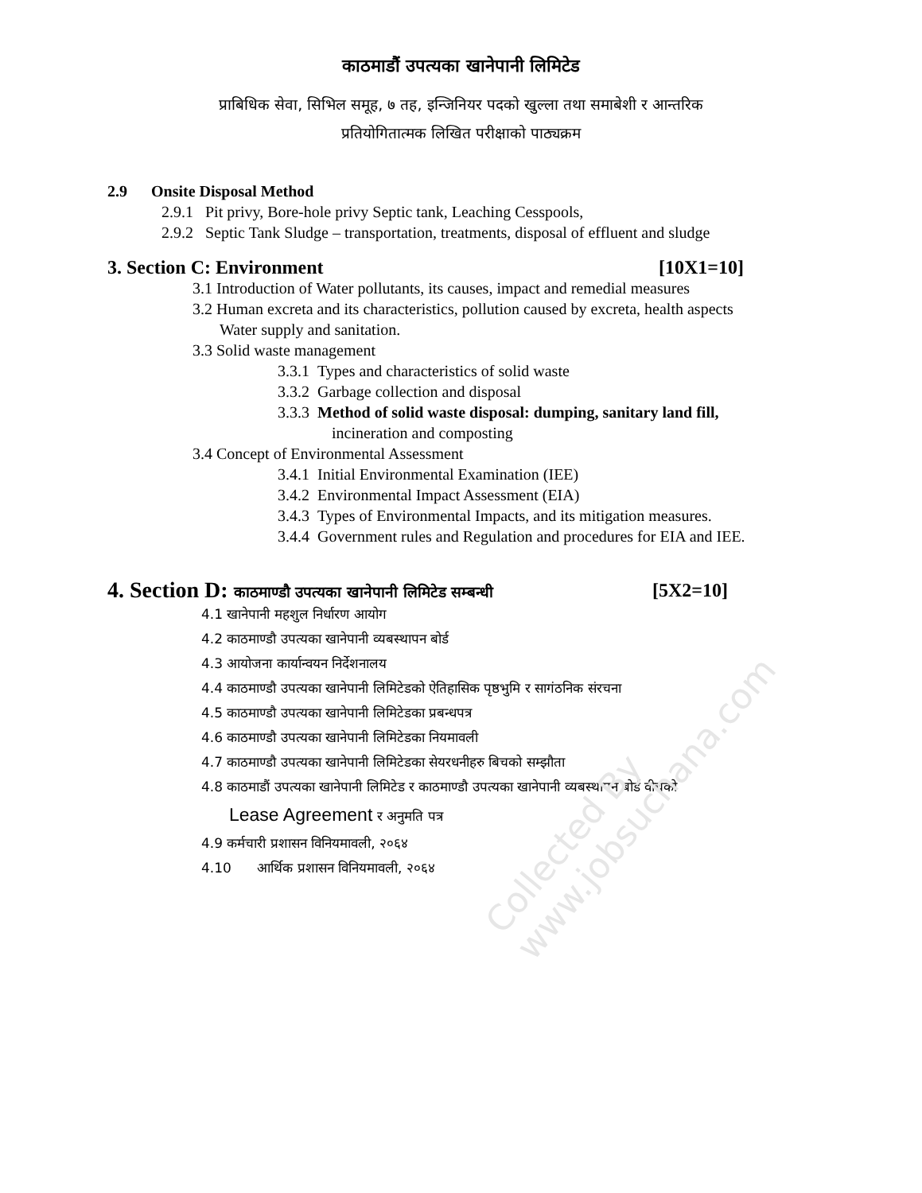Collected By www.jobsuchana.com
काठमाडौं उपत्यका खानेपानी लिमिटेड
प्राबिधिक सेवा, सिभिल समूह, ७ तह, इन्जिनियर पदको खुल्ला तथा समाबेशी र आन्तरिक
प्रतियोगितात्मक लिखित परीक्षाको पाठ्यक्रम
2.9 Onsite Disposal Method
2.9.1 Pit privy, Bore-hole privy Septic tank, Leaching Cesspools,
2.9.2 Septic Tank Sludge – transportation, treatments, disposal of effluent and sludge
3. Section C: Environment [10X1=10]
3.1 Introduction of Water pollutants, its causes, impact and remedial measures
3.2 Human excreta and its characteristics, pollution caused by excreta, health aspects
Water supply and sanitation.
3.3 Solid waste management
3.3.1 Types and characteristics of solid waste
3.3.2 Garbage collection and disposal
3.3.3 Method of solid waste disposal: dumping, sanitary land fill,
incineration and composting
3.4 Concept of Environmental Assessment
3.4.1 Initial Environmental Examination (IEE)
3.4.2 Environmental Impact Assessment (EIA)
3.4.3 Types of Environmental Impacts, and its mitigation measures.
3.4.4 Government rules and Regulation and procedures for EIA and IEE.
4. Section D: काठमाण्डौ उपत्यका खानेपानी लिमिटेड सम्बन्धी [5X2=10]
4.1 खानेपानी महशुल निर्धारण आयोग
4.2 काठमाण्डौ उपत्यका खानेपानी व्यबस्थापन बोर्ड
4.3 आयोजना कार्यान्वयन निर्देशनालय
4.4 काठमाण्डौ उपत्यका खानेपानी लिमिटेडको ऐतिहासिक पृष्ठभुमि र सागंठनिक संरचना
4.5 काठमाण्डौ उपत्यका खानेपानी लिमिटेडका प्रबन्धपत्र
4.6 काठमाण्डौ उपत्यका खानेपानी लिमिटेडका नियमावली
4.7 काठमाण्डौ उपत्यका खानेपानी लिमिटेडका सेयरधनीहरु बिचको सम्झौता
4.8 काठमाडौं उपत्यका खानेपानी लिमिटेड र काठमाण्डौ उपत्यका खानेपानी व्यबस्थापन बोर्ड वीचको
Lease Agreement र अनुमति पत्र
4.9 कर्मचारी प्रशासन विनियमावली, २०६४
4.10 आर्थिक प्रशासन विनियमावली, २०६४